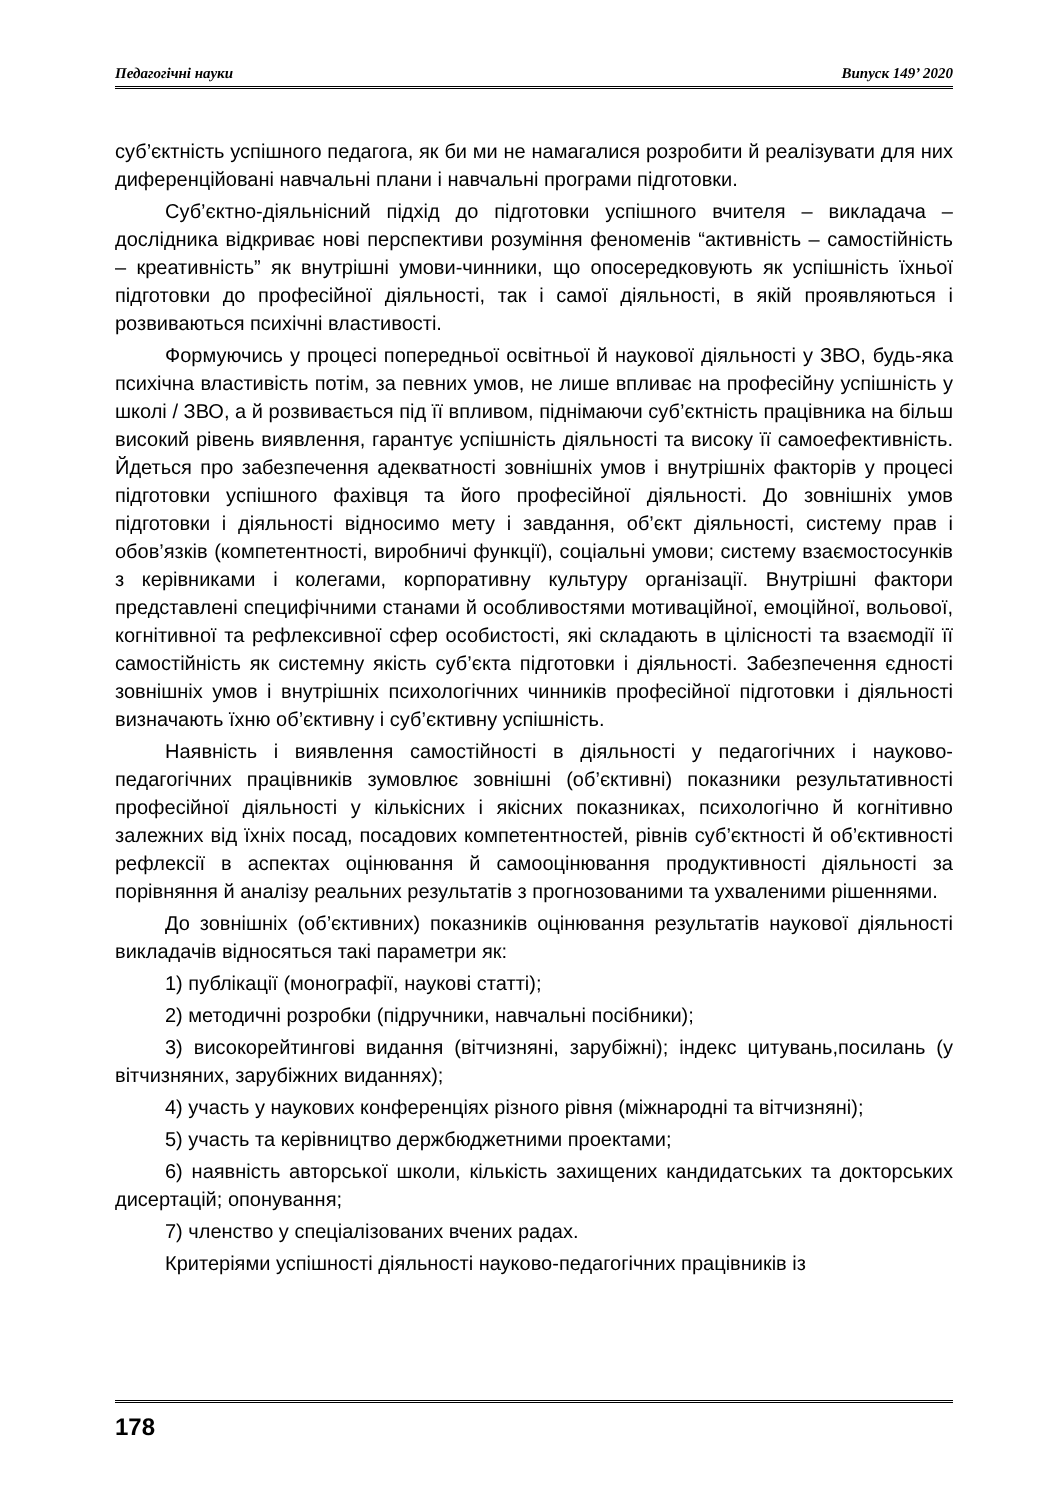Педагогічні науки Випуск 149’ 2020
суб’єктність успішного педагога, як би ми не намагалися розробити й реалізувати для них диференційовані навчальні плани і навчальні програми підготовки.
Суб’єктно-діяльнісний підхід до підготовки успішного вчителя – викладача – дослідника відкриває нові перспективи розуміння феноменів “активність – самостійність – креативність” як внутрішні умови-чинники, що опосередковують як успішність їхньої підготовки до професійної діяльності, так і самої діяльності, в якій проявляються і розвиваються психічні властивості.
Формуючись у процесі попередньої освітньої й наукової діяльності у ЗВО, будь-яка психічна властивість потім, за певних умов, не лише впливає на професійну успішність у школі / ЗВО, а й розвивається під її впливом, піднімаючи суб’єктність працівника на більш високий рівень виявлення, гарантує успішність діяльності та високу її самоефективність. Йдеться про забезпечення адекватності зовнішніх умов і внутрішніх факторів у процесі підготовки успішного фахівця та його професійної діяльності. До зовнішніх умов підготовки і діяльності відносимо мету і завдання, об’єкт діяльності, систему прав і обов’язків (компетентності, виробничі функції), соціальні умови; систему взаємостосунків з керівниками і колегами, корпоративну культуру організації. Внутрішні фактори представлені специфічними станами й особливостями мотиваційної, емоційної, вольової, когнітивної та рефлексивної сфер особистості, які складають в цілісності та взаємодії її самостійність як системну якість суб’єкта підготовки і діяльності. Забезпечення єдності зовнішніх умов і внутрішніх психологічних чинників професійної підготовки і діяльності визначають їхню об’єктивну і суб’єктивну успішність.
Наявність і виявлення самостійності в діяльності у педагогічних і науково-педагогічних працівників зумовлює зовнішні (об’єктивні) показники результативності професійної діяльності у кількісних і якісних показниках, психологічно й когнітивно залежних від їхніх посад, посадових компетентностей, рівнів суб’єктності й об’єктивності рефлексії в аспектах оцінювання й самооцінювання продуктивності діяльності за порівняння й аналізу реальних результатів з прогнозованими та ухваленими рішеннями.
До зовнішніх (об’єктивних) показників оцінювання результатів наукової діяльності викладачів відносяться такі параметри як:
1) публікації (монографії, наукові статті);
2) методичні розробки (підручники, навчальні посібники);
3) високорейтингові видання (вітчизняні, зарубіжні); індекс цитувань,посилань (у вітчизняних, зарубіжних виданнях);
4) участь у наукових конференціях різного рівня (міжнародні та вітчизняні);
5) участь та керівництво держбюджетними проектами;
6) наявність авторської школи, кількість захищених кандидатських та докторських дисертацій; опонування;
7) членство у спеціалізованих вчених радах.
Критеріями успішності діяльності науково-педагогічних працівників із
178